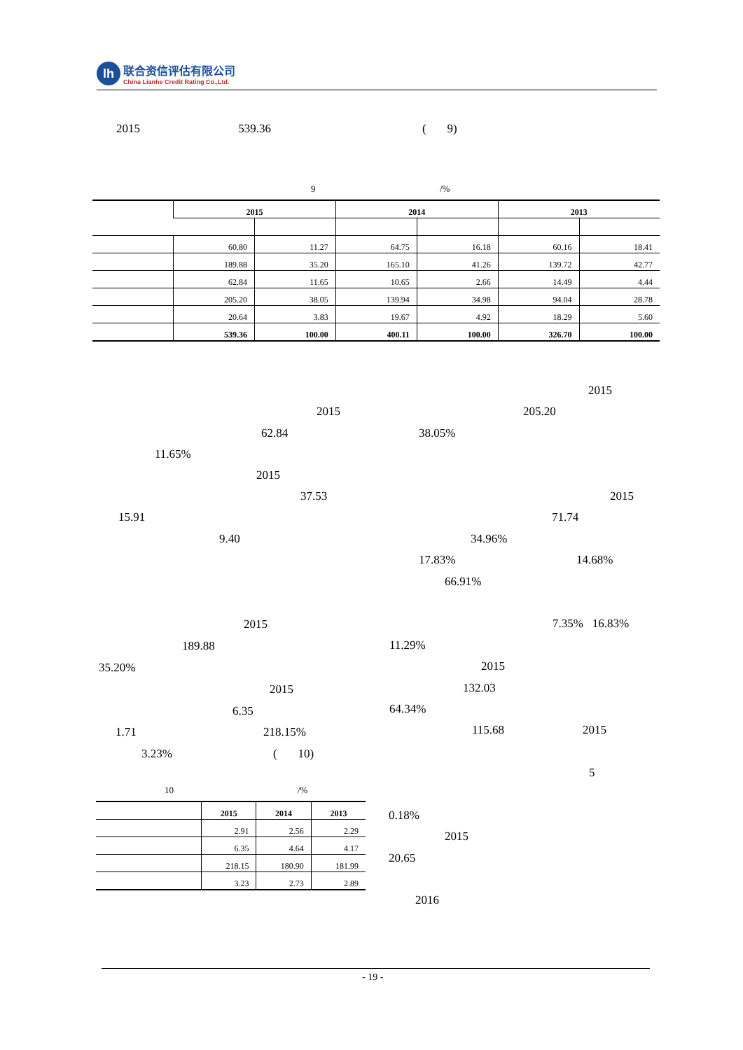lh
联合资信评估有限公司
China Lianhe Credit Rating Co.,Ltd.
2015 539.36
( 9)
9 /%
| | 2015 | | 2014 | | 2013 | |
| --- | --- | --- | --- | --- | --- | --- |
| | 60.80 | 11.27 | 64.75 | 16.18 | 60.16 | 18.41 |
| | 189.88 | 35.20 | 165.10 | 41.26 | 139.72 | 42.77 |
| | 62.84 | 11.65 | 10.65 | 2.66 | 14.49 | 4.44 |
| | 205.20 | 38.05 | 139.94 | 34.98 | 94.04 | 28.78 |
| | 20.64 | 3.83 | 19.67 | 4.92 | 18.29 | 5.60 |
| | 539.36 | 100.00 | 400.11 | 100.00 | 326.70 | 100.00 |
2015
2015 205.20
62.84 38.05%
11.65%
2015
37.53 2015
15.91 71.74
9.40 34.96%
17.83% 14.68%
66.91%
2015 7.35% 16.83%
189.88 11.29%
35.20% 2015
2015 132.03
6.35 64.34%
1.71 218.15% 115.68 2015
3.23% ( 10)
5
10 /%
| | 2015 | 2014 | 2013 |
| --- | --- | --- | --- |
| | 2.91 | 2.56 | 2.29 |
| | 6.35 | 4.64 | 4.17 |
| | 218.15 | 180.90 | 181.99 |
| | 3.23 | 2.73 | 2.89 |
0.18%
2015
20.65
2016
- 19 -